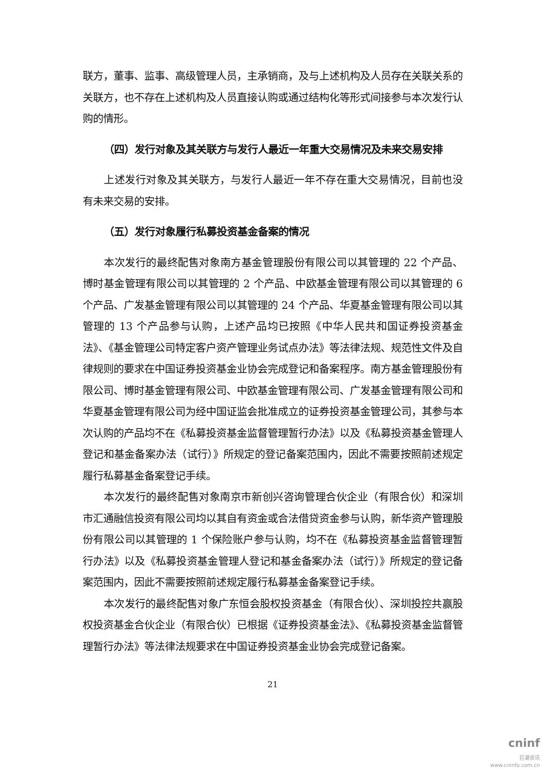联方，董事、监事、高级管理人员，主承销商，及与上述机构及人员存在关联关系的关联方，也不存在上述机构及人员直接认购或通过结构化等形式间接参与本次发行认购的情形。
（四）发行对象及其关联方与发行人最近一年重大交易情况及未来交易安排
上述发行对象及其关联方，与发行人最近一年不存在重大交易情况，目前也没有未来交易的安排。
（五）发行对象履行私募投资基金备案的情况
本次发行的最终配售对象南方基金管理股份有限公司以其管理的 22 个产品、博时基金管理有限公司以其管理的 2 个产品、中欧基金管理有限公司以其管理的 6 个产品、广发基金管理有限公司以其管理的 24 个产品、华夏基金管理有限公司以其管理的 13 个产品参与认购，上述产品均已按照《中华人民共和国证券投资基金法》、《基金管理公司特定客户资产管理业务试点办法》等法律法规、规范性文件及自律规则的要求在中国证券投资基金业协会完成登记和备案程序。南方基金管理股份有限公司、博时基金管理有限公司、中欧基金管理有限公司、广发基金管理有限公司和华夏基金管理有限公司为经中国证监会批准成立的证券投资基金管理公司，其参与本次认购的产品均不在《私募投资基金监督管理暂行办法》以及《私募投资基金管理人登记和基金备案办法（试行）》所规定的登记备案范围内，因此不需要按照前述规定履行私募基金备案登记手续。
本次发行的最终配售对象南京市新创兴咨询管理合伙企业（有限合伙）和深圳市汇通融信投资有限公司均以其自有资金或合法借贷资金参与认购，新华资产管理股份有限公司以其管理的 1 个保险账户参与认购，均不在《私募投资基金监督管理暂行办法》以及《私募投资基金管理人登记和基金备案办法（试行）》所规定的登记备案范围内，因此不需要按照前述规定履行私募基金备案登记手续。
本次发行的最终配售对象广东恒会股权投资基金（有限合伙）、深圳投控共赢股权投资基金合伙企业（有限合伙）已根据《证券投资基金法》、《私募投资基金监督管理暂行办法》等法律法规要求在中国证券投资基金业协会完成登记备案。
21
cninf
巨潮资讯
www.cninfo.com.cn